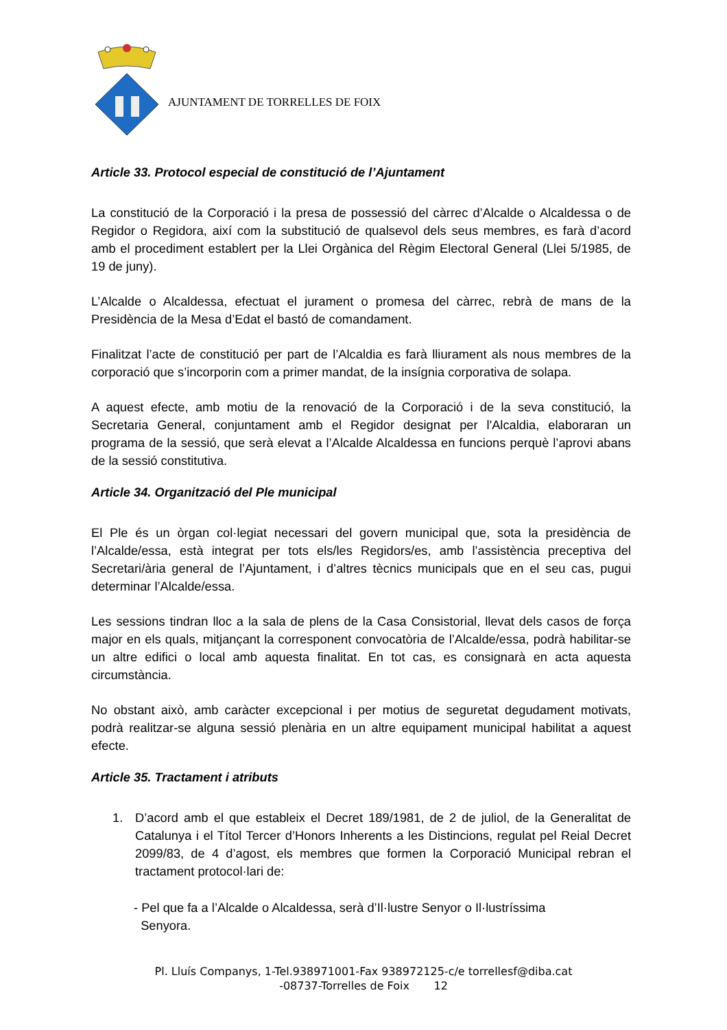AJUNTAMENT DE TORRELLES DE FOIX
Article 33. Protocol especial de constitució de l’Ajuntament
La constitució de la Corporació i la presa de possessió del càrrec d’Alcalde o Alcaldessa o de Regidor o Regidora, així com la substitució de qualsevol dels seus membres, es farà d’acord amb el procediment establert per la Llei Orgànica del Règim Electoral General (Llei 5/1985, de 19 de juny).
L’Alcalde o Alcaldessa, efectuat el jurament o promesa del càrrec, rebrà de mans de la Presidència de la Mesa d’Edat el bastó de comandament.
Finalitzat l’acte de constitució per part de l’Alcaldia es farà lliurament als nous membres de la corporació que s’incorporin com a primer mandat, de la insígnia corporativa de solapa.
A aquest efecte, amb motiu de la renovació de la Corporació i de la seva constitució, la Secretaria General, conjuntament amb el Regidor designat per l'Alcaldia, elaboraran un programa de la sessió, que serà elevat a l’Alcalde Alcaldessa en funcions perquè l’aprovi abans de la sessió constitutiva.
Article 34. Organització del Ple municipal
El Ple és un òrgan col·legiat necessari del govern municipal que, sota la presidència de l’Alcalde/essa, està integrat per tots els/les Regidors/es, amb l’assistència preceptiva del Secretari/ària general de l’Ajuntament, i d’altres tècnics municipals que en el seu cas, pugui determinar l’Alcalde/essa.
Les sessions tindran lloc a la sala de plens de la Casa Consistorial, llevat dels casos de força major en els quals, mitjançant la corresponent convocatòria de l’Alcalde/essa, podrà habilitar-se un altre edifici o local amb aquesta finalitat. En tot cas, es consignarà en acta aquesta circumstància.
No obstant això, amb caràcter excepcional i per motius de seguretat degudament motivats, podrà realitzar-se alguna sessió plenària en un altre equipament municipal habilitat a aquest efecte.
Article 35. Tractament i atributs
1. D’acord amb el que estableix el Decret 189/1981, de 2 de juliol, de la Generalitat de Catalunya i el Títol Tercer d’Honors Inherents a les Distincions, regulat pel Reial Decret 2099/83, de 4 d’agost, els membres que formen la Corporació Municipal rebran el tractament protocol·lari de:
- Pel que fa a l’Alcalde o Alcaldessa, serà d’Il·lustre Senyor o Il·lustríssima
Senyora.
Pl. Lluís Companys, 1-Tel.938971001-Fax 938972125-c/e torrellesf@diba.cat
-08737-Torrelles de Foix 12